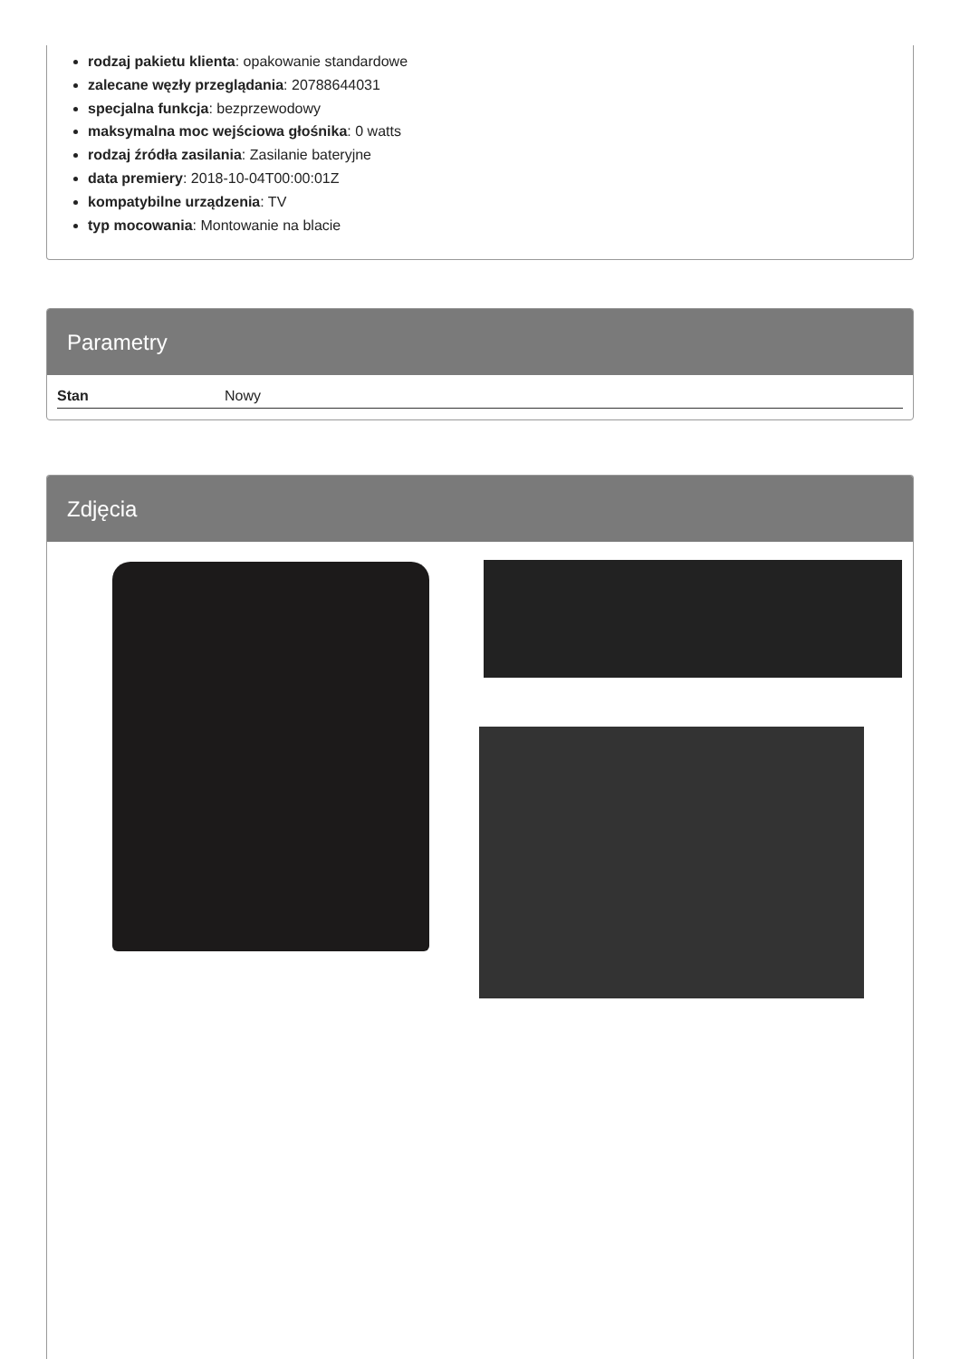rodzaj pakietu klienta: opakowanie standardowe
zalecane węzły przeglądania: 20788644031
specjalna funkcja: bezprzewodowy
maksymalna moc wejściowa głośnika: 0 watts
rodzaj źródła zasilania: Zasilanie bateryjne
data premiery: 2018-10-04T00:00:01Z
kompatybilne urządzenia: TV
typ mocowania: Montowanie na blacie
Parametry
| Stan | Nowy |
Zdjęcia